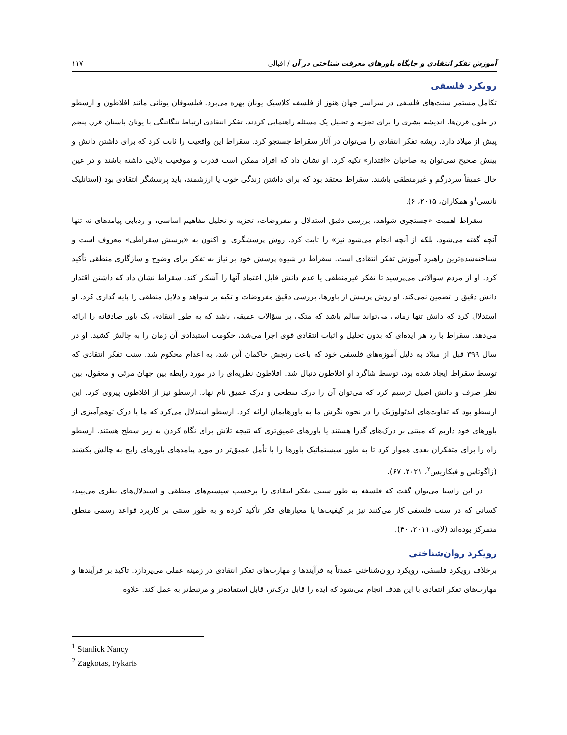آموزش تفکر انتقادی و جایگاه باورهای معرفت شناختی در آن / اقبالی ۱۱۷
رویکرد فلسفی
تکامل مستمر سنت‌های فلسفی در سراسر جهان هنوز از فلسفه کلاسیک یونان بهره می‌برد. فیلسوفان یونانی مانند افلاطون و ارسطو در طول قرن‌ها، اندیشه بشری را برای تجزیه و تحلیل یک مسئله راهنمایی کردند. تفکر انتقادی ارتباط تنگاتنگی با یونان باستان قرن پنجم پیش از میلاد دارد. ریشه تفکر انتقادی را می‌توان در آثار سقراط جستجو کرد. سقراط این واقعیت را ثابت کرد که برای داشتن دانش و بینش صحیح نمی‌توان به صاحبان «اقتدار» تکیه کرد. او نشان داد که افراد ممکن است قدرت و موقعیت بالایی داشته باشند و در عین حال عمیقاً سردرگم و غیرمنطقی باشند. سقراط معتقد بود که برای داشتن زندگی خوب یا ارزشمند، باید پرسشگر انتقادی بود (استانلیک نانسی<sup>۱</sup>و همکاران، ۲۰۱۵، ۶).
سقراط اهمیت «جستجوی شواهد، بررسی دقیق استدلال و مفروضات، تجزیه و تحلیل مفاهیم اساسی، و ردیابی پیامدهای نه تنها آنچه گفته می‌شود، بلکه از آنچه انجام می‌شود نیز» را ثابت کرد. روش پرسشگری او اکنون به «پرسش سقراطی» معروف است و شناخته‌شده‌ترین راهبرد آموزش تفکر انتقادی است. سقراط در شیوه پرسش خود بر نیاز به تفکر برای وضوح و سازگاری منطقی تأکید کرد. او از مردم سؤالاتی می‌پرسید تا تفکر غیرمنطقی یا عدم دانش قابل اعتماد آنها را آشکار کند. سقراط نشان داد که داشتن اقتدار دانش دقیق را تضمین نمی‌کند. او روش پرسش از باورها، بررسی دقیق مفروضات و تکیه بر شواهد و دلایل منطقی را پایه گذاری کرد. او استدلال کرد که دانش تنها زمانی می‌تواند سالم باشد که متکی بر سؤالات عمیقی باشد که به طور انتقادی یک باور صادقانه را ارائه می‌دهد. سقراط با رد هر ایده‌ای که بدون تحلیل و اثبات انتقادی قوی اجرا می‌شد، حکومت استبدادی آن زمان را به چالش کشید. او در سال ۳۹۹ قبل از میلاد به دلیل آموزه‌های فلسفی خود که باعث رنجش حاکمان آتن شد، به اعدام محکوم شد. سنت تفکر انتقادی که توسط سقراط ایجاد شده بود، توسط شاگرد او افلاطون دنبال شد. افلاطون نظریه‌ای را در مورد رابطه بین جهان مرئی و معقول، بین نظر صرف و دانش اصیل ترسیم کرد که می‌توان آن را درک سطحی و درک عمیق نام نهاد. ارسطو نیز از افلاطون پیروی کرد. این ارسطو بود که تفاوت‌های ایدئولوژیک را در نحوه نگرش ما به باورهایمان ارائه کرد. ارسطو استدلال می‌کرد که ما یا درک توهم‌آمیزی از باورهای خود داریم که مبتنی بر درک‌های گذرا هستند یا باورهای عمیق‌تری که نتیجه تلاش برای نگاه کردن به زیر سطح هستند. ارسطو راه را برای متفکران بعدی هموار کرد تا به طور سیستماتیک باورها را با تأمل عمیق‌تر در مورد پیامدهای باورهای رایج به چالش بکشند (زاگوتاس و فیکاریس<sup>۲</sup>، ۲۰۲۱، ۶۷).
در این راستا می‌توان گفت که فلسفه به طور سنتی تفکر انتقادی را برحسب سیستم‌های منطقی و استدلال‌های نظری می‌بیند، کسانی که در سنت فلسفی کار می‌کنند نیز بر کیفیت‌ها یا معیارهای فکر تأکید کرده و به طور سنتی بر کاربرد قواعد رسمی منطق متمرکز بوده‌اند (لای، ۲۰۱۱، ۴۰).
رویکرد روان‌شناختی
برخلاف رویکرد فلسفی، رویکرد روان‌شناختی عمدتاً به فرآیندها و مهارت‌های تفکر انتقادی در زمینه عملی می‌پردازد. تاکید بر فرآیندها و مهارت‌های تفکر انتقادی با این هدف انجام می‌شود که ایده را قابل درک‌تر، قابل استفاده‌تر و مرتبط‌تر به عمل کند. علاوه
<sup>1</sup> Stanlick Nancy
<sup>2</sup> Zagkotas, Fykaris